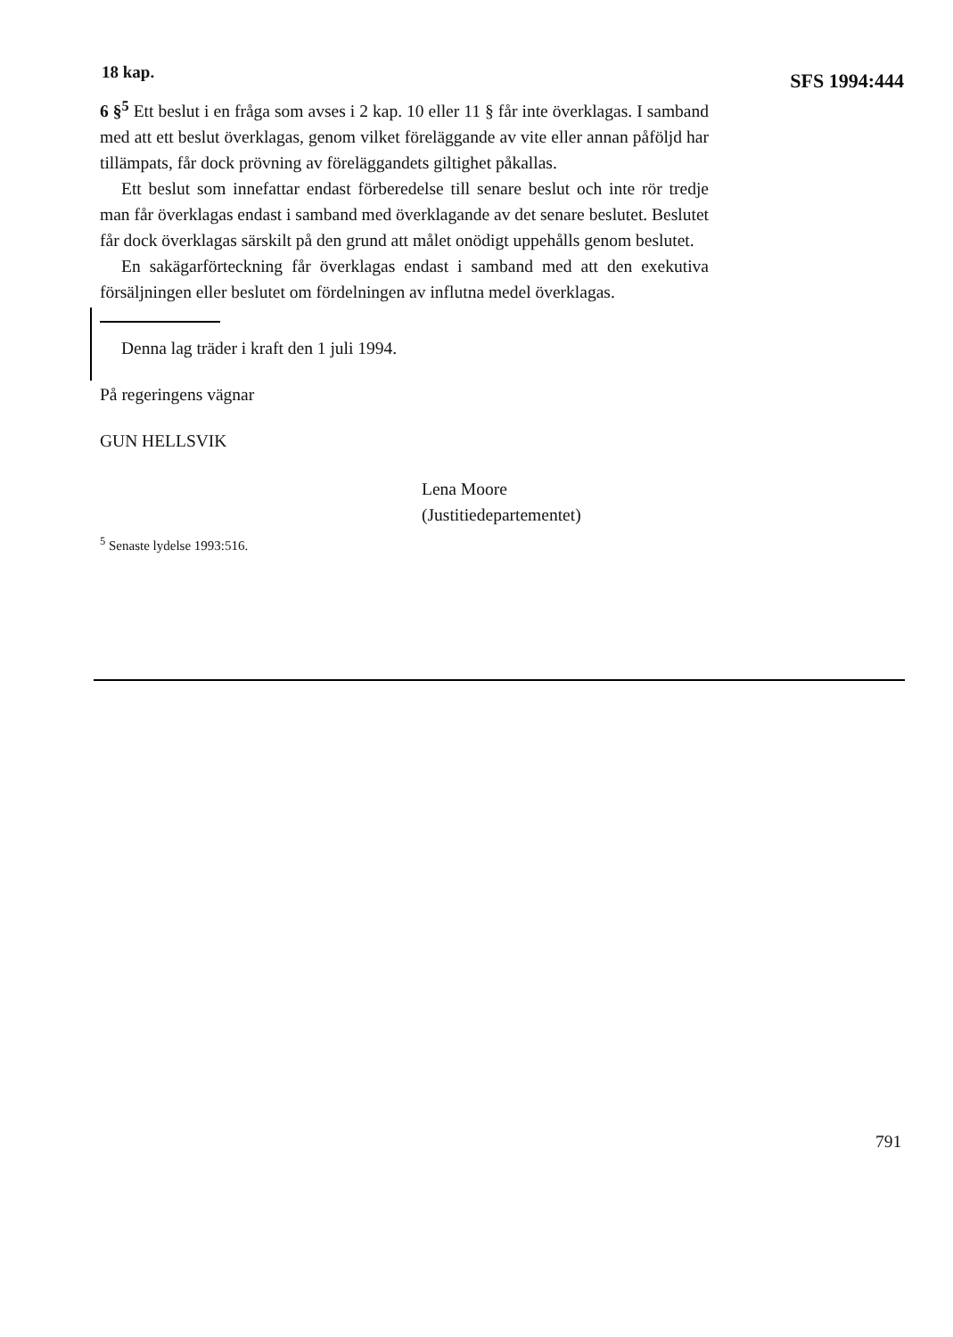18 kap. SFS 1994:444
6 §<sup>5</sup> Ett beslut i en fråga som avses i 2 kap. 10 eller 11 § får inte överklagas. I samband med att ett beslut överklagas, genom vilket föreläggande av vite eller annan påföljd har tillämpats, får dock prövning av föreläggandets giltighet påkallas.
Ett beslut som innefattar endast förberedelse till senare beslut och inte rör tredje man får överklagas endast i samband med överklagande av det senare beslutet. Beslutet får dock överklagas särskilt på den grund att målet onödigt uppehålls genom beslutet.
En sakägarförteckning får överklagas endast i samband med att den exekutiva försäljningen eller beslutet om fördelningen av influtna medel överklagas.
Denna lag träder i kraft den 1 juli 1994.
På regeringens vägnar
GUN HELLSVIK
Lena Moore
(Justitiedepartementet)
<sup>5</sup> Senaste lydelse 1993:516.
791